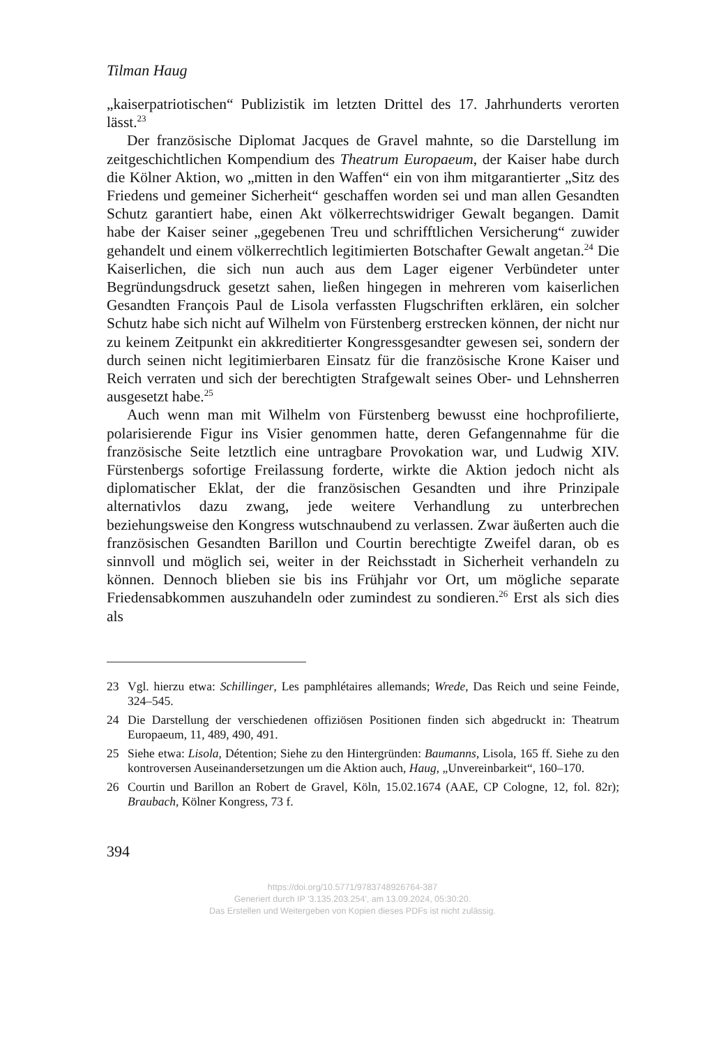Tilman Haug
„kaiserpatriotischen“ Publizistik im letzten Drittel des 17. Jahrhunderts verorten lässt.<sup>23</sup>
Der französische Diplomat Jacques de Gravel mahnte, so die Darstellung im zeitgeschichtlichen Kompendium des Theatrum Europaeum, der Kaiser habe durch die Kölner Aktion, wo „mitten in den Waffen“ ein von ihm mitgarantierter „Sitz des Friedens und gemeiner Sicherheit“ geschaffen worden sei und man allen Gesandten Schutz garantiert habe, einen Akt völkerrechtswidriger Gewalt begangen. Damit habe der Kaiser seiner „gegebenen Treu und schrifftlichen Versicherung“ zuwider gehandelt und einem völkerrechtlich legitimierten Botschafter Gewalt angetan.<sup>24</sup> Die Kaiserlichen, die sich nun auch aus dem Lager eigener Verbündeter unter Begründungsdruck gesetzt sahen, ließen hingegen in mehreren vom kaiserlichen Gesandten François Paul de Lisola verfassten Flugschriften erklären, ein solcher Schutz habe sich nicht auf Wilhelm von Fürstenberg erstrecken können, der nicht nur zu keinem Zeitpunkt ein akkreditierter Kongressgesandter gewesen sei, sondern der durch seinen nicht legitimierbaren Einsatz für die französische Krone Kaiser und Reich verraten und sich der berechtigten Strafgewalt seines Ober- und Lehnsherren ausgesetzt habe.<sup>25</sup>
Auch wenn man mit Wilhelm von Fürstenberg bewusst eine hochprofilierte, polarisierende Figur ins Visier genommen hatte, deren Gefangennahme für die französische Seite letztlich eine untragbare Provokation war, und Ludwig XIV. Fürstenbergs sofortige Freilassung forderte, wirkte die Aktion jedoch nicht als diplomatischer Eklat, der die französischen Gesandten und ihre Prinzipale alternativlos dazu zwang, jede weitere Verhandlung zu unterbrechen beziehungsweise den Kongress wutschnaubend zu verlassen. Zwar äußerten auch die französischen Gesandten Barillon und Courtin berechtigte Zweifel daran, ob es sinnvoll und möglich sei, weiter in der Reichsstadt in Sicherheit verhandeln zu können. Dennoch blieben sie bis ins Frühjahr vor Ort, um mögliche separate Friedensabkommen auszuhandeln oder zumindest zu sondieren.<sup>26</sup> Erst als sich dies als
23 Vgl. hierzu etwa: Schillinger, Les pamphlétaires allemands; Wrede, Das Reich und seine Feinde, 324–545.
24 Die Darstellung der verschiedenen offiziösen Positionen finden sich abgedruckt in: Theatrum Europaeum, 11, 489, 490, 491.
25 Siehe etwa: Lisola, Détention; Siehe zu den Hintergründen: Baumanns, Lisola, 165 ff. Siehe zu den kontroversen Auseinandersetzungen um die Aktion auch, Haug, „Unvereinbarkeit“, 160–170.
26 Courtin und Barillon an Robert de Gravel, Köln, 15.02.1674 (AAE, CP Cologne, 12, fol. 82r); Braubach, Kölner Kongress, 73 f.
394
https://doi.org/10.5771/9783748926764-387
Generiert durch IP '3.135.203.254', am 13.09.2024, 05:30:20.
Das Erstellen und Weitergeben von Kopien dieses PDFs ist nicht zulässig.